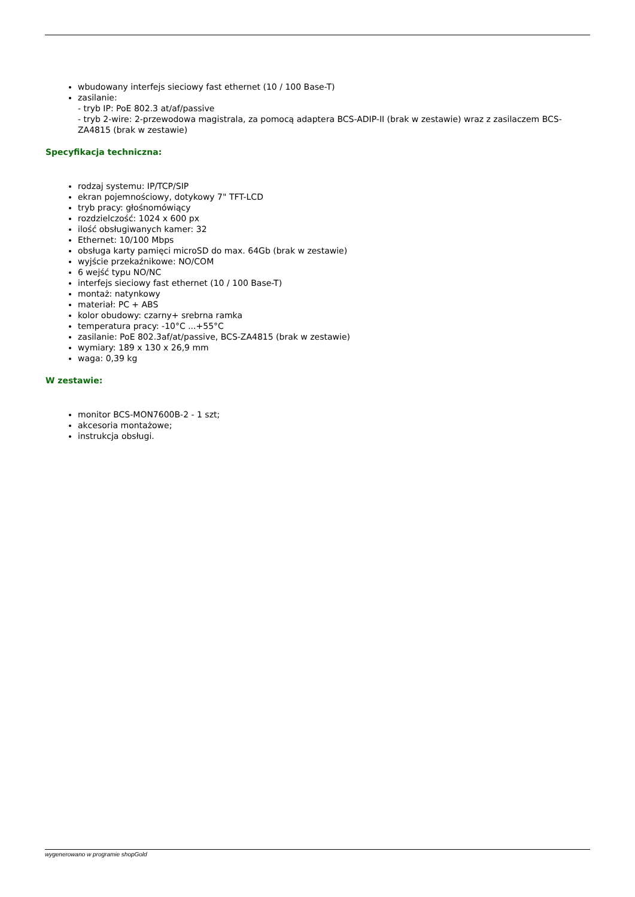wbudowany interfejs sieciowy fast ethernet (10 / 100 Base-T)
zasilanie:
- tryb IP: PoE 802.3 at/af/passive
- tryb 2-wire: 2-przewodowa magistrala, za pomocą adaptera BCS-ADIP-II (brak w zestawie) wraz z zasilaczem BCS-ZA4815 (brak w zestawie)
Specyfikacja techniczna:
rodzaj systemu: IP/TCP/SIP
ekran pojemnościowy, dotykowy 7" TFT-LCD
tryb pracy: głośnomówiący
rozdzielczość: 1024 x 600 px
ilość obsługiwanych kamer: 32
Ethernet: 10/100 Mbps
obsługa karty pamięci microSD do max. 64Gb (brak w zestawie)
wyjście przekaźnikowe: NO/COM
6 wejść typu NO/NC
interfejs sieciowy fast ethernet (10 / 100 Base-T)
montaż: natynkowy
materiał: PC + ABS
kolor obudowy: czarny+ srebrna ramka
temperatura pracy: -10°C ...+55°C
zasilanie: PoE 802.3af/at/passive, BCS-ZA4815 (brak w zestawie)
wymiary: 189 x 130 x 26,9 mm
waga: 0,39 kg
W zestawie:
monitor BCS-MON7600B-2 - 1 szt;
akcesoria montażowe;
instrukcja obsługi.
wygenerowano w programie shopGold